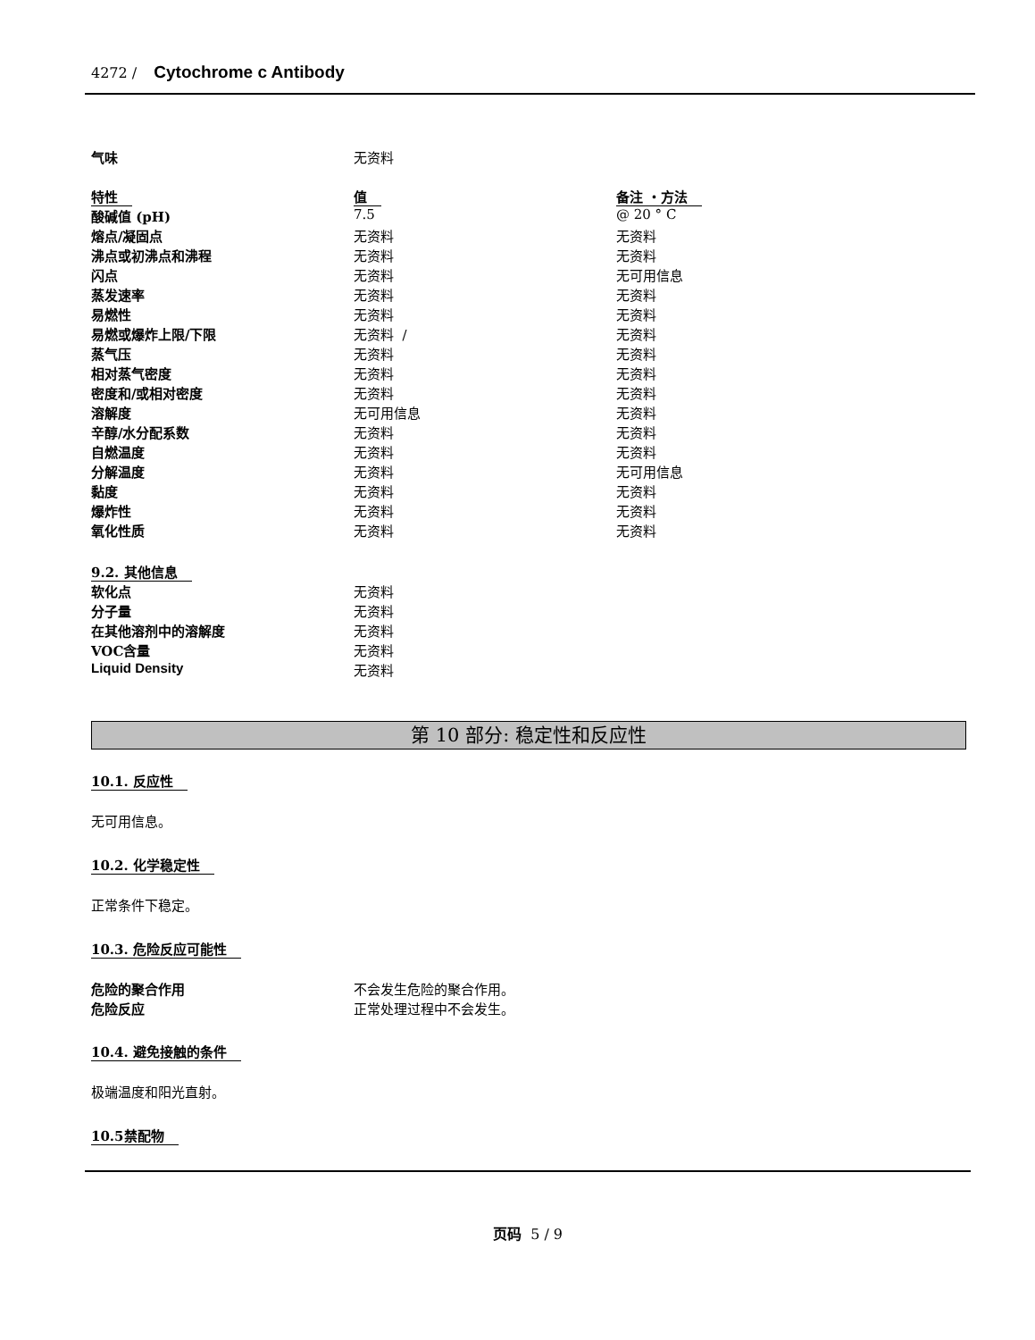4272 / Cytochrome c Antibody
| 气味 | 无资料 |
| 特性 | 值 | 备注 ・方法 |
| --- | --- | --- |
| 酸碱值 (pH) | 7.5 | @ 20 ° C |
| 熔点/凝固点 | 无资料 | 无资料 |
| 沸点或初沸点和沸程 | 无资料 | 无资料 |
| 闪点 | 无资料 | 无可用信息 |
| 蒸发速率 | 无资料 | 无资料 |
| 易燃性 | 无资料 | 无资料 |
| 易燃或爆炸上限/下限 | 无资料 / | 无资料 |
| 蒸气压 | 无资料 | 无资料 |
| 相对蒸气密度 | 无资料 | 无资料 |
| 密度和/或相对密度 | 无资料 | 无资料 |
| 溶解度 | 无可用信息 | 无资料 |
| 辛醇/水分配系数 | 无资料 | 无资料 |
| 自燃温度 | 无资料 | 无资料 |
| 分解温度 | 无资料 | 无可用信息 |
| 黏度 | 无资料 | 无资料 |
| 爆炸性 | 无资料 | 无资料 |
| 氧化性质 | 无资料 | 无资料 |
| 9.2. 其他信息 | |
| 软化点 | 无资料 |
| 分子量 | 无资料 |
| 在其他溶剂中的溶解度 | 无资料 |
| VOC含量 | 无资料 |
| Liquid Density | 无资料 |
第 10 部分: 稳定性和反应性
10.1. 反应性
无可用信息。
10.2. 化学稳定性
正常条件下稳定。
10.3. 危险反应可能性
| 危险的聚合作用 | 不会发生危险的聚合作用。 |
| 危险反应 | 正常处理过程中不会发生。 |
10.4. 避免接触的条件
极端温度和阳光直射。
10.5禁配物
页码 5 / 9